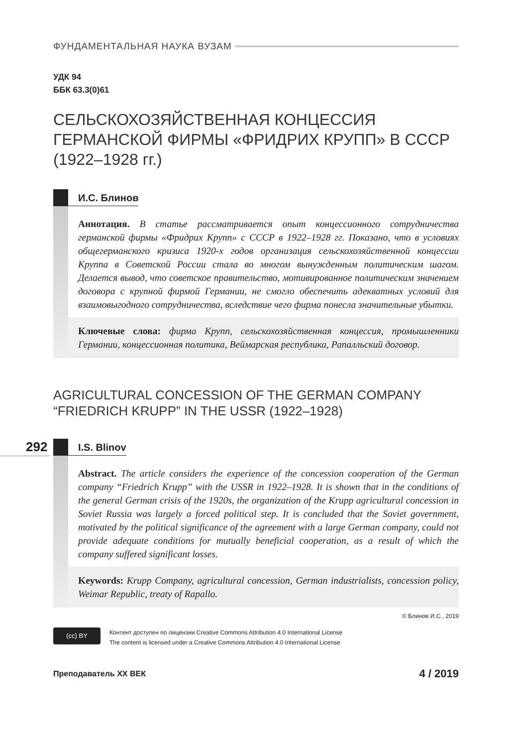ФУНДАМЕНТАЛЬНАЯ НАУКА ВУЗАМ
УДК 94
ББК 63.3(0)61
СЕЛЬСКОХОЗЯЙСТВЕННАЯ КОНЦЕССИЯ ГЕРМАНСКОЙ ФИРМЫ «ФРИДРИХ КРУПП» В СССР (1922–1928 гг.)
И.С. Блинов
Аннотация. В статье рассматривается опыт концессионного сотрудничества германской фирмы «Фридрих Крупп» с СССР в 1922–1928 гг. Показано, что в условиях общегерманского кризиса 1920-х годов организация сельскохозяйственной концессии Круппа в Советской России стала во многом вынужденным политическим шагом. Делается вывод, что советское правительство, мотивированное политическим значением договора с крупной фирмой Германии, не смогло обеспечить адекватных условий для взаимовыгодного сотрудничества, вследствие чего фирма понесла значительные убытки.
Ключевые слова: фирма Крупп, сельскохозяйственная концессия, промышленники Германии, концессионная политика, Веймарская республика, Рапалльский договор.
AGRICULTURAL CONCESSION OF THE GERMAN COMPANY “FRIEDRICH KRUPP” IN THE USSR (1922–1928)
I.S. Blinov
Abstract. The article considers the experience of the concession cooperation of the German company “Friedrich Krupp” with the USSR in 1922–1928. It is shown that in the conditions of the general German crisis of the 1920s, the organization of the Krupp agricultural concession in Soviet Russia was largely a forced political step. It is concluded that the Soviet government, motivated by the political significance of the agreement with a large German company, could not provide adequate conditions for mutually beneficial cooperation, as a result of which the company suffered significant losses.
Keywords: Krupp Company, agricultural concession, German industrialists, concession policy, Weimar Republic, treaty of Rapallo.
© Блинов И.С., 2019
(cc) BY
Контент доступен по лицензии Creative Commons Attribution 4.0 International License
The content is licensed under a Creative Commons Attribution 4.0 International License
Преподаватель XX ВЕК
4 / 2019
292